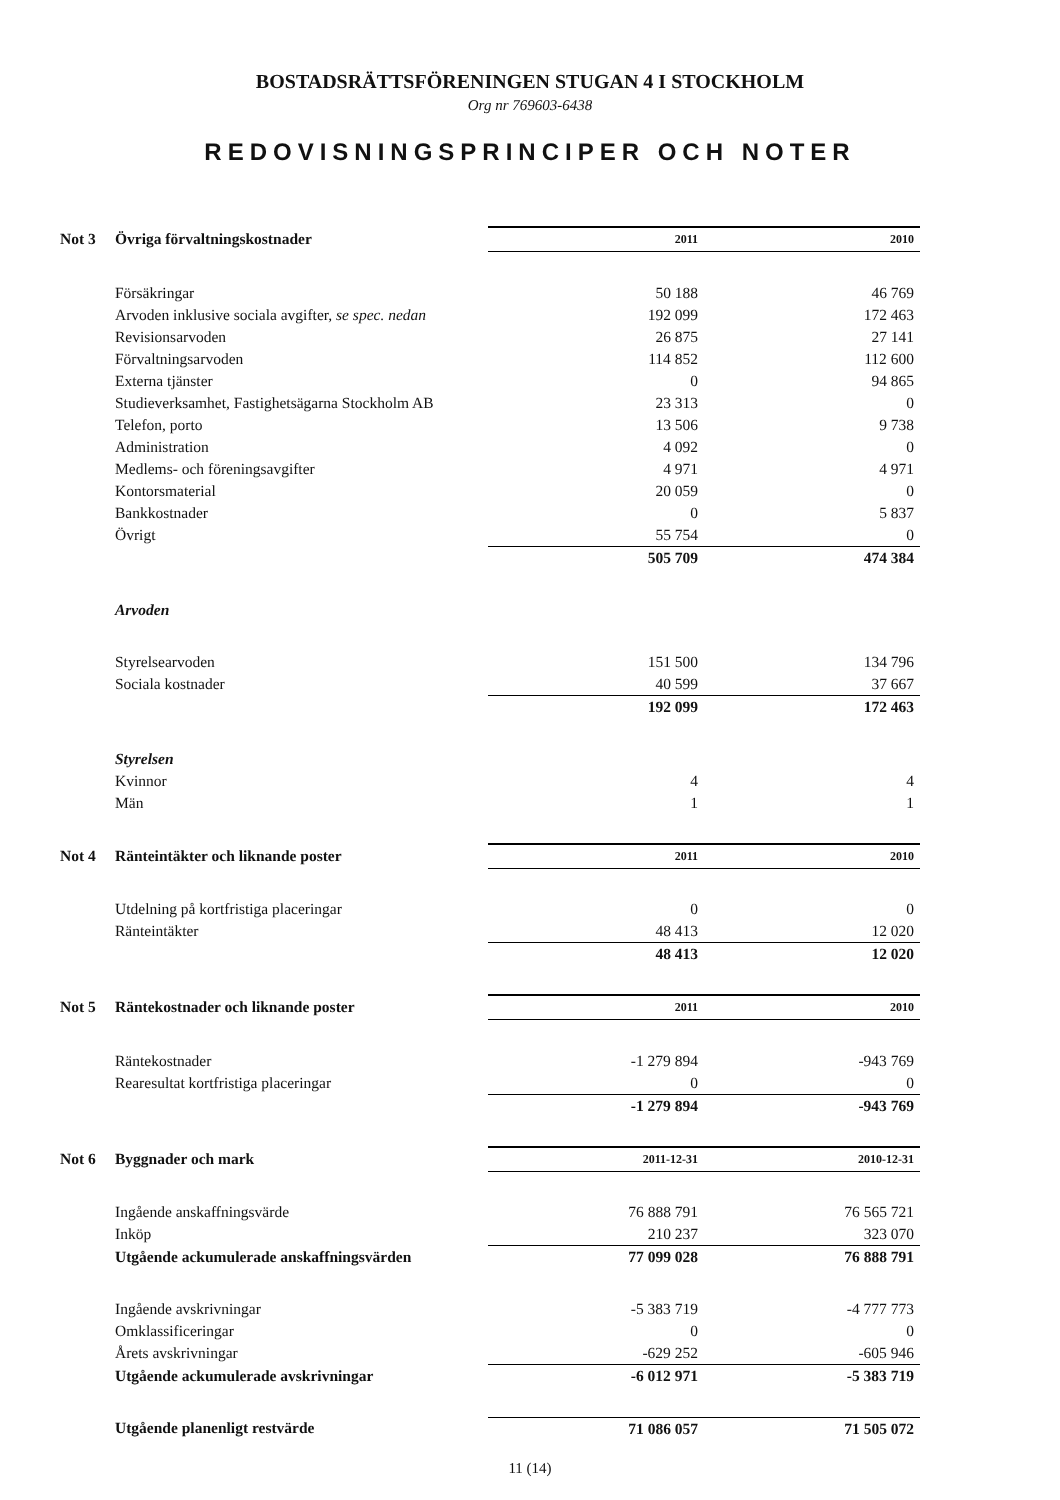BOSTADSRÄTTSFÖRENINGEN STUGAN 4 I STOCKHOLM
Org nr 769603-6438
REDOVISNINGSPRINCIPER OCH NOTER
| Not 3 | Övriga förvaltningskostnader | 2011 | 2010 |
| --- | --- | --- | --- |
| | Försäkringar | 50 188 | 46 769 |
| | Arvoden inklusive sociala avgifter, se spec. nedan | 192 099 | 172 463 |
| | Revisionsarvoden | 26 875 | 27 141 |
| | Förvaltningsarvoden | 114 852 | 112 600 |
| | Externa tjänster | 0 | 94 865 |
| | Studieverksamhet, Fastighetsägarna Stockholm AB | 23 313 | 0 |
| | Telefon, porto | 13 506 | 9 738 |
| | Administration | 4 092 | 0 |
| | Medlems- och föreningsavgifter | 4 971 | 4 971 |
| | Kontorsmaterial | 20 059 | 0 |
| | Bankkostnader | 0 | 5 837 |
| | Övrigt | 55 754 | 0 |
| | | 505 709 | 474 384 |
| | Arvoden | | |
| | Styrelsearvoden | 151 500 | 134 796 |
| | Sociala kostnader | 40 599 | 37 667 |
| | | 192 099 | 172 463 |
| | Styrelsen | | |
| | Kvinnor | 4 | 4 |
| | Män | 1 | 1 |
| Not 4 | Ränteintäkter och liknande poster | 2011 | 2010 |
| | Utdelning på kortfristiga placeringar | 0 | 0 |
| | Ränteintäkter | 48 413 | 12 020 |
| | | 48 413 | 12 020 |
| Not 5 | Räntekostnader och liknande poster | 2011 | 2010 |
| | Räntekostnader | -1 279 894 | -943 769 |
| | Rearesultat kortfristiga placeringar | 0 | 0 |
| | | -1 279 894 | -943 769 |
| Not 6 | Byggnader och mark | 2011-12-31 | 2010-12-31 |
| | Ingående anskaffningsvärde | 76 888 791 | 76 565 721 |
| | Inköp | 210 237 | 323 070 |
| | Utgående ackumulerade anskaffningsvärden | 77 099 028 | 76 888 791 |
| | Ingående avskrivningar | -5 383 719 | -4 777 773 |
| | Omklassificeringar | 0 | 0 |
| | Årets avskrivningar | -629 252 | -605 946 |
| | Utgående ackumulerade avskrivningar | -6 012 971 | -5 383 719 |
| | Utgående planenligt restvärde | 71 086 057 | 71 505 072 |
11 (14)